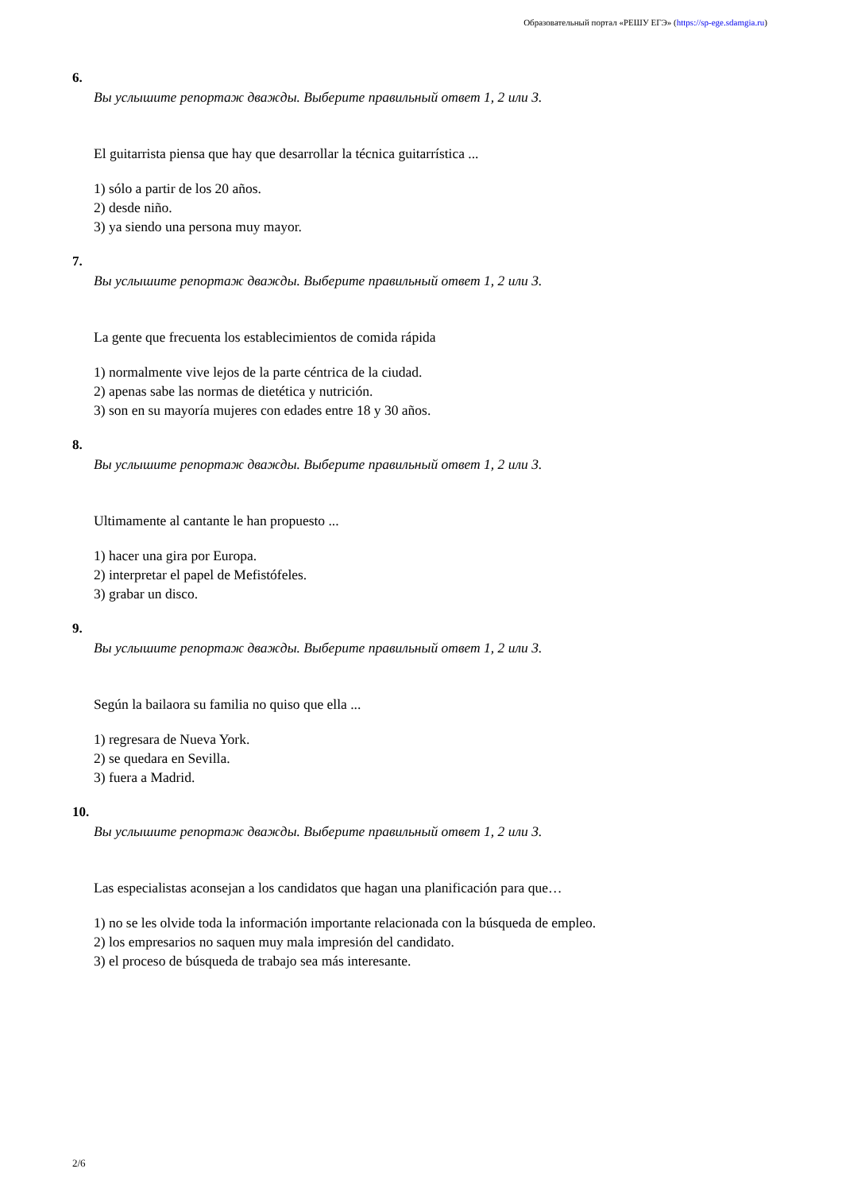Образовательный портал «РЕШУ ЕГЭ» (https://sp-ege.sdamgia.ru)
6.
Вы услышите репортаж дважды. Выберите правильный ответ 1, 2 или 3.
El guitarrista piensa que hay que desarrollar la técnica guitarrística ...
1) sólo a partir de los 20 años.
2) desde niño.
3) ya siendo una persona muy mayor.
7.
Вы услышите репортаж дважды. Выберите правильный ответ 1, 2 или 3.
La gente que frecuenta los establecimientos de comida rápida
1) normalmente vive lejos de la parte céntrica de la ciudad.
2) apenas sabe las normas de dietética y nutrición.
3) son en su mayoría mujeres con edades entre 18 y 30 años.
8.
Вы услышите репортаж дважды. Выберите правильный ответ 1, 2 или 3.
Ultimamente al cantante le han propuesto ...
1) hacer una gira por Europa.
2) interpretar el papel de Mefistófeles.
3) grabar un disco.
9.
Вы услышите репортаж дважды. Выберите правильный ответ 1, 2 или 3.
Según la bailaora su familia no quiso que ella ...
1) regresara de Nueva York.
2) se quedara en Sevilla.
3) fuera a Madrid.
10.
Вы услышите репортаж дважды. Выберите правильный ответ 1, 2 или 3.
Las especialistas aconsejan a los candidatos que hagan una planificación para que…
1) no se les olvide toda la información importante relacionada con la búsqueda de empleo.
2) los empresarios no saquen muy mala impresión del candidato.
3) el proceso de búsqueda de trabajo sea más interesante.
2/6